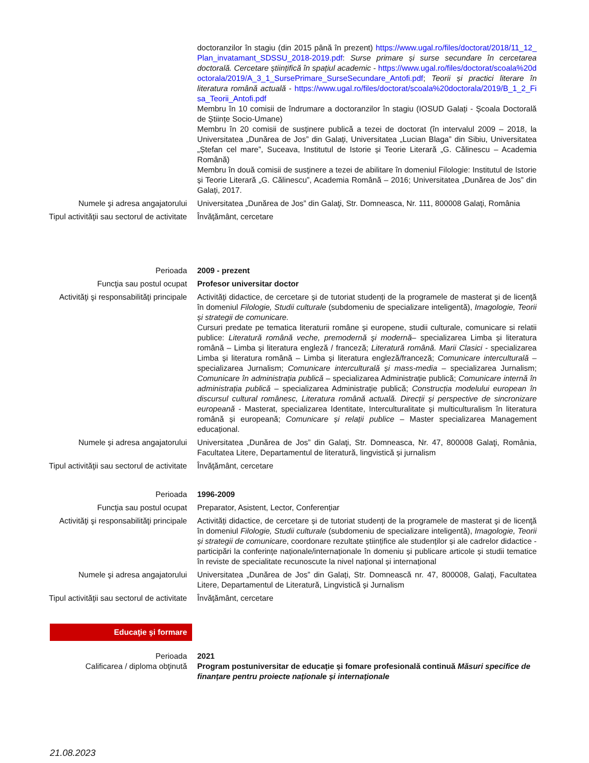doctoranzilor în stagiu (din 2015 până în prezent) https://www.ugal.ro/files/doctorat/2018/11_12_Plan_invatamant_SDSSU_2018-2019.pdf: Surse primare și surse secundare în cercetarea doctorală. Cercetare științifică în spațiul academic - https://www.ugal.ro/files/doctorat/scoala%20doctorala/2019/A_3_1_SursePrimare_SurseSecundare_Antofi.pdf; Teorii și practici literare în literatura română actuală - https://www.ugal.ro/files/doctorat/scoala%20doctorala/2019/B_1_2_Fisa_Teorii_Antofi.pdf
Membru în 10 comisii de îndrumare a doctoranzilor în stagiu (IOSUD Galați - Școala Doctorală de Științe Socio-Umane)
Membru în 20 comisii de susținere publică a tezei de doctorat (în intervalul 2009 – 2018, la Universitatea „Dunărea de Jos” din Galați, Universitatea „Lucian Blaga” din Sibiu, Universitatea „Ștefan cel mare”, Suceava, Institutul de Istorie și Teorie Literară „G. Călinescu – Academia Română)
Membru în două comisii de susținere a tezei de abilitare în domeniul Filologie: Institutul de Istorie și Teorie Literară „G. Călinescu”, Academia Română – 2016; Universitatea „Dunărea de Jos” din Galați, 2017.
Numele şi adresa angajatorului Universitatea „Dunărea de Jos” din Galaţi, Str. Domneasca, Nr. 111, 800008 Galaţi, România
Tipul activităţii sau sectorul de activitate
Învăţământ, cercetare
Perioada 2009 - prezent
Funcţia sau postul ocupat Profesor universitar doctor
Activităţi şi responsabilităţi principale
Activități didactice, de cercetare și de tutoriat studenți de la programele de masterat şi de licenţă în domeniul Filologie, Studii culturale (subdomeniu de specializare inteligentă), Imagologie, Teorii și strategii de comunicare.
Cursuri predate pe tematica literaturii române și europene, studii culturale, comunicare si relatii publice: Literatură română veche, premodernă şi modernă– specializarea Limba și literatura română – Limba și literatura engleză / franceză; Literatură română. Marii Clasici - specializarea Limba și literatura română – Limba și literatura engleză/franceză; Comunicare interculturală – specializarea Jurnalism; Comunicare interculturală și mass-media – specializarea Jurnalism; Comunicare în administrația publică – specializarea Administrație publică; Comunicare internă în administrația publică – specializarea Administrație publică; Construcția modelului european în discursul cultural românesc, Literatura română actuală. Direcții și perspective de sincronizare europeană - Masterat, specializarea Identitate, Interculturalitate și multiculturalism în literatura română și europeană; Comunicare și relații publice – Master specializarea Management educațional.
Numele și adresa angajatorului Universitatea „Dunărea de Jos” din Galaţi, Str. Domneasca, Nr. 47, 800008 Galaţi, România, Facultatea Litere, Departamentul de literatură, lingvistică și jurnalism
Tipul activităţii sau sectorul de activitate
Învăţământ, cercetare
Perioada 1996-2009
Funcţia sau postul ocupat Preparator, Asistent, Lector, Conferențiar
Activităţi şi responsabilităţi principale
Activități didactice, de cercetare și de tutoriat studenți de la programele de masterat şi de licenţă în domeniul Filologie, Studii culturale (subdomeniu de specializare inteligentă), Imagologie, Teorii și strategii de comunicare, coordonare rezultate științifice ale studenților și ale cadrelor didactice - participări la conferințe naționale/internaționale în domeniu și publicare articole și studii tematice în reviste de specialitate recunoscute la nivel național și internațional
Numele şi adresa angajatorului Universitatea „Dunărea de Jos” din Galați, Str. Domnească nr. 47, 800008, Galaţi, Facultatea Litere, Departamentul de Literatură, Lingvistică și Jurnalism
Tipul activităţii sau sectorul de activitate
Învăţământ, cercetare
Educaţie şi formare
Perioada 2021
Calificarea / diploma obţinută Program postuniversitar de educație și fomare profesională continuă Măsuri specifice de finanțare pentru proiecte naționale și internaționale
21.08.2023